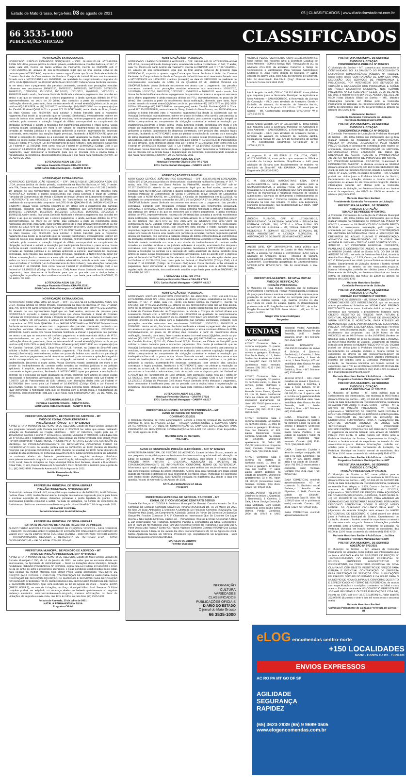Estado de Mato Grosso, terça-feira 03 de agosto de 2021 05 | CLASSIFICADOS | www.diariodoestadomt.com.br
66 3535-1000
PUBLICAÇÕES OFICIAIS
CLASSIFICADOS
NOTIFICAÇÃO EXTRAJUDICIAL
NOTIFICADO: ESPÓLIO DOMINGOS GONÇALVES – CPF: 241.048.171-04 LOTEADORA ASSAI S/S LTDA, pessoa jurídica de direito privado, estabelecida na Rua Rui Barbosa, nº 567, 7º andar, sala 704, Centro em Santo Antônio da Platina/PR, inscrita no CNPJ/MF sob nº 07.267.254/0001-10, através de seu representante legal que ao final assina, serve-se da presente para NOTIFICÁ-LO, expondo o quanto segue:Consta que Vossa Senhoria é titular de Contrato Particular de Compromisso de Venda e Compra de Imóvel Urbano em Loteamento firmado com a NOTIFICANTE em 18/06/2012, na qualidade de compromissário comprador do LOTE 32 da QUADRA 07 do JARDIM VENEZA em SINOP/MT.Todavia Vossa Senhoria encontra-se em atraso com o pagamento das parcelas contratuais, contando com prestações vencidas referentes aos vencimentos 10/04/2020, 10/05/2020, 10/06/2020, 10/07/2020, 10/08/2020, 10/09/2020, 10/10/2020, 10/11/2020, 10/12/2020, 10/01/2021, 10/02/2021, 10/03/2021 e 10/04/2021.Assim sendo, fica Vossa Senhoria Notificada a efetuar o pagamento das parcelas em atraso e as que se vencerem até o efetivo pagamento, e ainda eventuais débitos de IPTU, impreterivelmente, no prazo de 30 (trinta) dias contados a partir do recebimento desta notificação, devendo, para tanto, fazer contato através do e-mail atraso2@ghfnet.com.br ou por telefone 43) 3373-7979 ou (66) 3015-0270 ou WhatsApp (66) 99977-3990 ou compareça(m) na Av. Candido Portinari Qd.03 Lt.02 cx. postal 577 JD.PORTINARI, nesta cidade de Sinop, Estado do Mato Grosso, cep 78550-406 para solicitar o boleto bancário para o respectivo pagamento.Fica desde já esclarecido que se Vossa(s) Senhoria(s), eventualmente, estiver em posse de boletos e/ou carnês com parcelas já vencidas, nenhum pagamento parcial deverá ser realizado, pois somente a quitação integral do débito corresponderá ao cumprimento da obrigação contratual e evitará a resolução por inadimplência.Decorrido o prazo acima, Vossa Senhoria restará constituída em mora e em virtude do inadimplemento do contrato serão tomadas as medidas jurídicas e ou judiciais aplicáveis à espécie, acarretando-lhe despesas contratuais, sem prejuízo das sanções legais previstas, facultando à NOTIFICANTE optar por pleitear a resolução do contrato ou a execução do saldo atualizado da dívida, incidindo para ambos os casos custas processuais e honorários advocatícios, tudo de acordo com o disposto pela Lei Federal nº 6.766/79 (Lei do Parcelamento do Solo Urbano), com alterações dadas pela Lei Federal nº 13.786/2018, bem como pela Lei Federal nº 10.406/2002 (Código Civil) e Lei Federal nº 13.105/2015 (Código de Processo Civil).Acaso Vossa Senhoria tenha efetuado o pagamento, favor demonstrar à Notificante para que se proceda com a devida baixa e regularização da pendência, desconsiderando esta.Era o que havia para notificar.SINOP/MT, 20 DE ABRIL DE 2021.
LOTEADORA ASSAI S/S LTDA
Henrique Favoretto Oliveira CRA-PR 27221
E/OU Carlos Rafael Menegazo – OAB/PR 48.017
NOTIFICAÇÃO EXTRAJUDICIAL
NOTIFICADO: ESPÓLIO JOÃO VENANCIO – CPF: 003.827.628-35 LOTEADORA ASSAI S/S LTDA, pessoa jurídica de direito privado, estabelecida na Rua Rui Barbosa, nº 567, 7º andar, sala 704, Centro em Santo Antônio da Platina/PR, inscrita no CNPJ/MF sob nº 07.267.254/0001-10, através de seu representante legal que ao final assina, serve-se da presente para NOTIFICÁ-LO, expondo o quanto segue:Consta que Vossa Senhoria é titular de Contrato Particular de Compromisso de Venda e Compra de Imóvel Urbano em Loteamento firmado com a NOTIFICANTE em 03/04/2012 e Cessão de Transferência na data de 21/03/2013, na qualidade de compromissário comprador do LOTE 06 da QUADRA 07 do JARDIM VENEZA em SINOP/MT.Todavia Vossa Senhoria encontra-se em atraso com o pagamento das parcelas contratuais, contando com prestações vencidas referentes aos vencimentos 15/08/2020, 15/09/2020, 15/10/2020, 15/11/2020, 15/12/2020, 15/01/2021, 15/02/2021, 15/03/2021 e 15/04/2021.Assim sendo, fica Vossa Senhoria Notificada a efetuar o pagamento das parcelas em atraso e as que se vencerem até o efetivo pagamento, e ainda eventuais débitos de IPTU, impreterivelmente, no prazo de 30 (trinta) dias contados a partir do recebimento desta notificação, devendo, para tanto, fazer contato através do e-mail atraso2@ghfnet.com.br ou por telefone 43) 3373-7979 ou (66) 3015-0270 ou WhatsApp (66) 99977-3990 ou compareça(m) na Av. Candido Portinari Qd.03 Lt.02 cx. postal 577 JD.PORTINARI, nesta cidade de Sinop, Estado do Mato Grosso, cep 78550-406 para solicitar o boleto bancário para o respectivo pagamento.Fica desde já esclarecido que se Vossa(s) Senhoria(s), eventualmente, estiver em posse de boletos e/ou carnês com parcelas já vencidas, nenhum pagamento parcial deverá ser realizado, pois somente a quitação integral do débito corresponderá ao cumprimento da obrigação contratual e evitará a resolução por inadimplência.Decorrido o prazo acima, Vossa Senhoria restará constituída em mora e em virtude do inadimplemento do contrato serão tomadas as medidas jurídicas e ou judiciais aplicáveis à espécie, acarretando-lhe despesas contratuais, sem prejuízo das sanções legais previstas, facultando à NOTIFICANTE optar por pleitear a resolução do contrato ou a execução do saldo atualizado da dívida, incidindo para ambos os casos custas processuais e honorários advocatícios, tudo de acordo com o disposto pela Lei Federal nº 6.766/79 (Lei do Parcelamento do Solo Urbano), com alterações dadas pela Lei Federal nº 13.786/2018, bem como pela Lei Federal nº 10.406/2002 (Código Civil) e Lei Federal nº 13.105/2015 (Código de Processo Civil).Acaso Vossa Senhoria tenha efetuado o pagamento, favor demonstrar à Notificante para que se proceda com a devida baixa e regularização da pendência, desconsiderando esta.Era o que havia para notificar.SINOP/MT, 20 DE ABRIL DE 2021.
LOTEADORA ASSAI S/S LTDA
Henrique Favoretto Oliveira CRA-PR 27221
E/OU Carlos Rafael Menegazo – OAB/PR 48.017
NOTIFICAÇÃO EXTRAJUDICIAL
NOTIFICADO: CRISTIANE LIMA DA SILVA – CPF: 011.543.711-82 LOTEADORA ASSAI S/S LTDA, pessoa jurídica de direito privado, estabelecida na Rua Rui Barbosa, nº 567, 7º andar, sala 704, centro em Santo Antônio da Platina/PR, inscrita no CNPJ/MF sob nº 07.267.254/0001-10, através de seu representante legal que ao final assina, serve-se da presente para NOTIFICÁ-LO, expondo o quanto segue:Consta que Vossa Senhoria é titular de Contrato Particular de Compromisso de Venda e Compra de Imóvel Urbano em Loteamento firmado com a NOTIFICANTE em 10/03/2016, e aditivo em 01/02/2019, na qualidade de compromissária compradora do LOTE 16 da QUADRA 19 do JARDIM PORTINARI em SINOP/MT.Todavia Vossa Senhoria encontra-se em atraso com o pagamento das parcelas contratuais, contando com prestações vencidas referentes aos vencimentos 20/01/2021, 20/02/2021, 20/03/2021 e 20/04/2021. Assim sendo, fica Vossa Senhoria Notificada a efetuar o pagamento das parcelas em atraso e as que se vencerem até o efetivo pagamento, e ainda eventuais débitos de IPTU, impreterivelmente, no prazo de 30 (trinta) dias contados a partir do recebimento desta notificação, devendo, para tanto, fazer contato através do e-mail atraso2@ghfnet.com.br ou por telefone (43) 3373-7979 ou (66) 3015-0270 ou WhatsApp (66) 99977-3990 ou compareça(m) na Av. Candido Portinari, Q.03 L.02, Caixa Postal 577,Jd. Portinari, na Cidade de Sinop/MT para solicitar o boleto bancário para o respectivo pagamento. Fica desde já esclarecido que se Vossa(s) Senhoria(s), eventualmente, estiver em posse de boletos e/ou carnês com parcelas já vencidas, nenhum pagamento parcial deverá ser realizado, pois somente a quitação integral do débito corresponderá ao cumprimento da obrigação contratual e evitará a resolução por inadimplência. Decorrido o prazo acima, Vossa Senhoria restará constituída em mora e em virtude do inadimplemento do contrato serão tomadas as medidas jurídicas e ou judiciais aplicáveis à espécie, acarretando-lhe despesas contratuais, sem prejuízo das sanções contratuais e legais previstas, facultando à NOTIFICANTE optar por pleitear a resolução do contrato ou a execução do saldo atualizado da dívida, incidindo para ambos os casos custas processuais e honorários advocatícios, tudo de acordo com o disposto pela Lei Federal nº 6.766/79 (Lei do Parcelamento do Solo Urbano), com alterações dadas pela Lei Federal nº 13.786/2018, bem como pela Lei Federal nº 10.406/2002 (Código Civil) e Lei Federal nº 13.105/2015 (Código de Processo Civil).Acaso Vossa Senhoria tenha efetuado o pagamento, favor demonstrar à Notificante para que se proceda com a devida baixa e regularização da pendência, desconsiderando esta.Era o que havia para notificar.SINOP/MT, 21 DE ABRIL DE 2021.
LOTEADORA ASSAÍ S.S. LTDA
Henrique Favoretto Oliveira – CRA/PR 27221
E/OU Carlos Rafael Menegazo – OAB/PR 48.017
PREFEITURA MUNICIPAL DE PEIXOTO DE AZEVEDO – MT
AVISO DE EDITAL COMPLEMENTAR II
PREGÃO ELETRÔNICO - SRP Nº 028/2021
A PREFEITURA MUNICIPAL DE PEIXOTO DE AZEVEDO, Estado de Mato Grosso, através de seu pregoeiro nomeado pela Portaria Municipal nº 055/2021 faz saber que estará realizando Licitação na Modalidade de Pregão Eletrônico - SRP nº 028/2021, regido pela Lei nº 10.520/2002, Decreto Federal nº 10.024/2019, Decreto Municipal nº 040/2008, subsidiada pela Lei nº 8.666/1993 e posteriores alterações, para seleção da melhor proposta pelo Menor Preço Por Item objetivando: "REGISTRO DE PREÇOS PARA FUTURA E EVENTUAL AQUISIÇÃO DE MATERIAL DE CONSUMO/PERMANENTE DE INFORMÁTICA, CONFORME TERMO DE REFERÊNCIA".O início da sessão pública será às 16/08/2021 as 13:00 (horário de Brasília) recepção das propostas 03/08/2021 as 10:00 (horário de Brasília) às 10:00 horas (Horário de Brasília) do dia 16/08/2021, no portal BLL www.bll.org.br. O Edital completo poderá ser adquirido no endereço abaixo ou baixado gratuitamente no seguinte endereço eletrônico: www.peixotodeazevedo.mt.gov.br e no site www.bll.org.br, informações pelo telefone: (66) 3575-5100, Local: Sala de Licitações no Paço Municipal Milton José Santana, situado a Rua Ministro César Cals, nº 226, Centro, Peixoto de Azevedo/MT, CEP: 78.530-000 e também pelo suporte da BLL (41) 3042-9909. Peixoto de Azevedo/MT, 02 de Agosto de 2021.
Natália Fernandes da Silva
Pregoeira
PREFEITURA MUNICIPAL DE NOVA UBIRATÃ
PREGÃO PRESENCIAL Nº 069/2021 SRP
O Município de Nova Ubiratã - MT, torna público que realizará no dia 16/08/2021, às 08:00 horas, na Rua. Pará, 1.850, Jardim Santa Helena, Licitação destinada ao registro de preços para futura e eventual aquisição de vidros, divisórias, persianas e pedra lapidada de granito - Os interessados poderão consultar o Edital, na Sala de Licitações, no horário de expediente da Prefeitura ou obtê-lo no site www.novaubirata.mt.gov.br. Nova Ubiratã-MT, 02 de agosto de 2021.
FRANCINE OLIVEIRA
Secretária Municipal de Administração.
PREFEITURA MUNICIPAL DE NOVA UBIRATÃ
EXTRATO DE ADITIVO DE ATAS DE REGISTRO DE PREÇOS
QUINTO TERMO ADITIVO A ATA DE REGISTRO DE PREÇOS N.º 003/2021 – DATA 02/08/2021 – OBJETO: REESTABELECER O EQUILÍBRIO ECONÔMICO FINANCEIRO ACRESCIMO NO VALOR DO ITEM 01 DISPOSTO NA CLÁUSULA QUARTA – CONTRATADO: TRR RIO BONITO – TRANSPORTADORA REVENDA E RETALHISTA DE PETROLEO LTDA - CPNJ: 00.579.990/0002-45 – VALOR ATUAL ITEM 01: R$ 4,48
PREFEITURA MUNICIPAL DE PEIXOTO DE AZEVEDO – MT
AVISO DE PREGÃO PRESENCIAL SRP Nº 040/2021
A PREFEITURA MUNICIPAL DE PEIXOTO DE AZEVEDO, Estado de Mato Grosso, através da Portaria Municipal nº 055, de 14 de janeiro de 2021, faz saber que se encontra aberta aos interessados, na Secretaria de Administração – Setor de Licitações deste Município, licitação modalidade PREGÃO PRESENCIAL Nº 040/2021, regida pela Lei Federal 10.520/2002 e 8.666 de 21 de junho de 1993 e posteriores alterações, e pelas condições estabelecidas neste edital, para seleção da melhor proposta pelo Menor Preço Global objetivando "REGISTRO DE PREÇOS PARA FUTURA E EVENTUAL CONTRATAÇÃO DE EMPRESA HABILITADA PARA PRESTAÇÃO DE SERVIÇOS AQUISIÇÃO DE MATERIAS E SERVIÇOS PARA DECORAÇÃO NATALINA EM ATENDIMENTO AS NECESSIDADES DA SECRETARIA MUNICIPAL DE OBRAS E SERVIÇOS URBANOS". Que será realizado às 12 de Agosto de 2021 – horário: 13:00h (TREZE HORAS), na sala de Licitações, no Paço Municipal Milton José Santana. O Edital completo poderá ser adquirido no endereço abaixo ou baixado gratuitamente no seguinte endereço eletrônico: www.peixotodeazevedo.mt.gov.br, maiores informações no Setor de Licitações, de segunda a sexta–feira, das 12hs às 18hs, ou pelo fone (66) 3575-5100.
Peixoto de Azevedo, 30 de julho de 2021.
NATÁLIA FERNANDES DA SILVA
Pregoeiro Oficial
NOTIFICAÇÃO EXTRAJUDICIAL
NOTIFICADO: LEANDRO FERREIRA ANTUNES – CPF: 048.866.681-35 LOTEADORA ASSAI S/S LTDA, pessoa jurídica de direito privado, estabelecida na Rua Rui Barbosa, nº 567, 7º andar, sala 704, Centro em Santo Antônio da Platina/PR, inscrita no CNPJ/MF sob nº 07.267.254/0001-10, através de seu representante legal que ao final assina, serve-se da presente para NOTIFICÁ-LO, expondo o quanto segue:Consta que Vossa Senhoria é titular de Contrato Particular de Compromisso de Venda e Compra de Imóvel Urbano em Loteamento firmado com a NOTIFICANTE em 19/04/2012 e aditivo (novação) na data de 24/02/2020 na qualidade de compromissário comprador do LOTE 19 da QUADRA 07 do JARDIM VENEZA em SINOP/MT.Todavia Vossa Senhoria encontra-se em atraso com o pagamento das parcelas contratuais, contando com prestações vencidas referentes aos vencimentos 10/10/2020, 10/11/2020, 10/12/2020, 10/01/2021, 10/02/2021, 10/03/2021 e 10/04/2021. Assim sendo, fica Vossa Senhoria Notificada a efetuar o pagamento das parcelas em atraso e as que se vencerem até o efetivo pagamento, e ainda eventuais débitos de IPTU, impreterivelmente, no prazo de 30 (trinta) dias contados a partir do recebimento desta notificação, devendo, para tanto, fazer contato através do e-mail atraso2@ghfnet.com.br ou por telefone 43) 3373-7979 ou (66) 3015-0270 ou WhatsApp (66) 99977-3990 ou compareça(m) na Av. Candido Portinari Qd.03 Lt.02 cx. postal 577 JD.PORTINARI, nesta cidade de Sinop, Estado do Mato Grosso, cep 78550-406 para solicitar o boleto bancário para o respectivo pagamento.Fica desde já esclarecido que se Vossa(s) Senhoria(s), eventualmente, estiver em posse de boletos e/ou carnês com parcelas já vencidas, nenhum pagamento parcial deverá ser realizado, pois somente a quitação integral do débito corresponderá ao cumprimento da obrigação contratual e evitará a resolução por inadimplência.Decorrido o prazo acima, Vossa Senhoria restará constituída em mora e em virtude do inadimplemento do contrato serão tomadas as medidas jurídicas e ou judiciais aplicáveis à espécie, acarretando-lhe despesas contratuais, sem prejuízo das sanções legais previstas, facultando à NOTIFICANTE optar por pleitear a resolução do contrato ou a execução do saldo atualizado da dívida, incidindo para ambos os casos custas processuais e honorários advocatícios, tudo de acordo com o disposto pela Lei Federal nº 6.766/79 (Lei do Parcelamento do Solo Urbano), com alterações dadas pela Lei Federal nº 13.786/2018, bem como pela Lei Federal nº 10.406/2002 (Código Civil) e Lei Federal nº 13.105/2015 (Código de Processo Civil).Acaso Vossa Senhoria tenha efetuado o pagamento, favor demonstrar à Notificante para que se proceda com a devida baixa e regularização da pendência, desconsiderando esta.Era o que havia para notificar.SINOP/MT, 20 DE ABRIL DE 2021.
LOTEADORA ASSAI S/S LTDA
Henrique Favoretto Oliveira CRA-PR 27221
E/OU Carlos Rafael Menegazo – OAB/PR 48.017
NOTIFICAÇÃO EXTRAJUDICIAL
NOTIFICADO: ESPÓLIO JOÃO BARROS GUIMARAES – CPF: 308.205.961-91 LOTEADORA ASSAI S/S LTDA, pessoa jurídica de direito privado, estabelecida na Rua Rui Barbosa, nº 567, 7º andar, sala 704, Centro em Santo Antônio da Platina/PR, inscrita no CNPJ/MF sob nº 07.267.254/0001-10, através de seu representante legal que ao final assina, serve-se da presente para NOTIFICÁ-LO, expondo o quanto segue:Consta que Vossa Senhoria é titular de Contrato Particular de Compromisso de Venda e Compra de Imóvel Urbano em Loteamento firmado com a NOTIFICANTE em 10/04/2012, e Cessão de Transferência em 11/11/2013, na qualidade de compromissário comprador do LOTE 16 da QUADRA 17 do JARDIM VENEZA em SINOP/MT.Todavia Vossa Senhoria encontra-se em atraso com o pagamento das parcelas contratuais, contando com prestações vencidas referentes aos vencimentos 10/02/2021, 10/03/2021 e 10/04/2021.Assim sendo, fica Vossa Senhoria Notificada a efetuar o pagamento das parcelas em atraso e as que se vencerem até o efetivo pagamento, e ainda eventuais débitos de IPTU, impreterivelmente, no prazo de 30 (trinta) dias contados a partir do recebimento desta notificação, devendo, para tanto, fazer contato através do e-mail atraso2@ghfnet.com.br ou por telefone (43) 3373-7979 ou (66) 3015-0270 ou WhatsApp (66) 99977-3990 ou compareça(m) na Av. Candido Portinari Qd.03 Lt.02 cx. postal 577 JD.PORTINARI, nesta cidade de Sinop, Estado do Mato Grosso, cep 78550-406 para solicitar o boleto bancário para o respectivo pagamento.Fica desde já esclarecido que se Vossa(s) Senhoria(s), eventualmente, estiver em posse de boletos e/ou carnês com parcelas já vencidas, nenhum pagamento parcial deverá ser realizado, pois somente a quitação integral do débito corresponderá ao cumprimento da obrigação contratual e evitará a resolução por inadimplência.Decorrido o prazo acima, Vossa Senhoria restará constituída em mora e em virtude do inadimplemento do contrato serão tomadas as medidas jurídicas e ou judiciais aplicáveis à espécie, acarretando-lhe despesas contratuais, sem prejuízo das sanções legais previstas, facultando à NOTIFICANTE optar por pleitear a resolução do contrato ou a execução do saldo atualizado da dívida, incidindo para ambos os casos custas processuais e honorários advocatícios, tudo de acordo com o disposto pela Lei Federal nº 6.766/79 (Lei do Parcelamento do Solo Urbano), com alterações dadas pela Lei Federal nº 13.786/2018, bem como pela Lei Federal nº 10.406/2002 (Código Civil) e Lei Federal nº 13.105/2015 (Código de Processo Civil).Acaso Vossa Senhoria tenha efetuado o pagamento, favor demonstrar à Notificante para que se proceda com a devida baixa e regularização da pendência, desconsiderando esta.Era o que havia para notificar.SINOP/MT, 20 DE ABRIL DE 2021.
LOTEADORA ASSAI S/S LTDA
Henrique Favoretto Oliveira CRA-PR 27221
E/OU Carlos Rafael Menegazo – OAB/PR 48.017
NOTIFICAÇÃO EXTRAJUDICIAL
NOTIFICADO: ESPÓLIO FRANCISCO CONCEIÇÃO DE ANDRADE – CPF: 452.439.721-34 LOTEADORA ASSAI S/S LTDA, pessoa jurídica de direito privado, estabelecida na Rua Rui Barbosa, nº 567, 7º andar, sala 704, centro em Santo Antônio da Platina/PR, inscrita no CNPJ/MF sob nº 07.267.254/0001-10, através de seu representante legal que ao final assina, serve-se da presente para NOTIFICÁ-LO, expondo o quanto segue:Consta que Vossa Senhoria é titular de Contrato Particular de Compromisso de Venda e Compra de Imóvel Urbano em Loteamento firmado com a NOTIFICANTE em 14/06/2018 na qualidade de compromissário comprador do LOTE 01 da QUADRA 26 do JARDIM PORTINARI em SINOP/MT.Todavia Vossa Senhoria encontra-se em atraso com o pagamento das parcelas contratuais, contando com prestações vencidas referentes aos vencimentos 20/01/2021, 20/02/2021, 20/03/2021 e 20/04/2021. Assim sendo, fica Vossa Senhoria Notificada a efetuar o pagamento das parcelas em atraso e as que se vencerem até o efetivo pagamento, e ainda eventuais débitos de IPTU, impreterivelmente, no prazo de 30 (trinta) dias contados a partir do recebimento desta notificação, devendo, para tanto, fazer contato através do e-mail atraso2@ghfnet.com.br ou por telefone (43) 3373-7979 ou (66) 3015-0270 ou WhatsApp (66) 99977-3990 ou compareça(m) na Av. Candido Portinari, Q.03 L.02, Caixa Postal 577,Jd. Portinari, na Cidade de Sinop/MT para solicitar o boleto bancário para o respectivo pagamento. Fica desde já esclarecido que se Vossa(s) Senhoria(s), eventualmente, estiver em posse de boletos e/ou carnês com parcelas já vencidas, nenhum pagamento parcial deverá ser realizado, pois somente a quitação integral do débito corresponderá ao cumprimento da obrigação contratual e evitará a resolução por inadimplência.Decorrido o prazo acima, Vossa Senhoria restará constituída em mora e em virtude do inadimplemento do contrato serão tomadas as medidas jurídicas e ou judiciais aplicáveis à espécie, acarretando-lhe despesas contratuais, sem prejuízo das sanções contratuais e legais previstas, facultando à NOTIFICANTE optar por pleitear a resolução do contrato ou a execução do saldo atualizado da dívida, incidindo para ambos os casos custas processuais e honorários advocatícios, tudo de acordo com o disposto pela Lei Federal nº 6.766/79 (Lei do Parcelamento do Solo Urbano), com alterações dadas pela Lei Federal nº 13.786/2018, bem como pela Lei Federal nº 10.406/2002 (Código Civil) e Lei Federal nº 13.105/2015 (Código de Processo Civil).Acaso Vossa Senhoria tenha efetuado o pagamento, favor demonstrar à Notificante para que se proceda com a devida baixa e regularização da pendência, desconsiderando esta.Era o que havia para notificar.SINOP/MT, 21 DE ABRIL DE 2021.
LOTEADORA ASSAÍ S.S. LTDA
Henrique Favoretto Oliveira – CRA/PR 27221
E/OU Carlos Rafael Menegazo – OAB/PR 48.017
PREFEITURA MUNICIPAL DE PORTO ESPERIDIÃO – MT
AVISO DE ORDEM DE SERVIÇO
CONTRATO 23/2021
A prefeitura Municipal de Porto Esperidião/MT, Expede a presente ORDEM DE SERVIÇO a empresa: M. DAS G. PASSOS EIRELI – ATALAIA CONSTRUÇÕES E SERVIÇOS CNPJ: 24.751.780/0001-70, DO OBJETO: CONTRATAÇÃO DE EMPRESA ESPECIALIZADA PARA PRESTAÇÃO DE SERVIÇOS DE REVITALIZAÇÃO A ORLA DO RIO JAURU. Porto Esperidião-MT, 02 de agosto de 2021-
MARTINS DIAS DE OLIVEIRA
PREFEITO.
AVISO DE SUSPENSÃO PREGÃO ELETRÔNICO - SRP Nº 028/2021
A PREFEITURA MUNICIPAL DE PEIXOTO DE AZEVEDO, Estado de Mato Grosso, através de seu pregoeiro, torna público para conhecimento dos interessados, que foi realizado alteração no Edital de Licitação do Pregão Eletrônico - SRP 028/2021, cujo objeto é "REGISTRO DE PREÇOS PARA FUTURA E EVENTUAL AQUISIÇÃO DE MATERIAL DE CONSUMO/PERMANENTE DE INFORMÁTICA, CONFORME TERMO DE REFERÊNCIA". Informamos que o pregão epígrafe, consta suspenso para análise dos esclarecimentos acerca das especificações técnicas do objeto pretendido. A nova data será publicada em órgão oficial quando da resposta e definição de data, respeitando os prazos legais. Publicação de suspensão com efeitos desde 26/07/2021, SUSPENSÃO efetivada na plataforma BLL desde a data em questão.Peixoto de Azevedo 02 de Agosto de 2021.
NATÁLIA FERNANDES DA SILVA
Pregoeira
PREFEITURA MUNICIPAL DE GENERAL CARNEIRO – MT
EDITAL DE 2° CONVOCAÇÃO CONTRATO 06/2019
Tomada De Preços N° 02/2019 A Prefeitura Municipal De General Carneiro Através De Sua Comissão De Licitação Nomeada Através Da Portaria 065/Gp/2021 De, 01 De Março De 2021 No Uso De Suas Atribuições E Mediante A Liberação De Recursos Convenio 853261/2017 Na Plataforma Mais Brasil, Em Cumprimento A Decisão Judicial Do Fórum Da Comarca De Barra Do Garças-Mt. Resolve Convocar O A 2º Chamada Ao Interessado Que Se Encontra Em Lugar Incerto E Não Sabido Empresa, Cadtec 3d – Treinamentos Projetos E Obras A Retomar A Obra E Dar Continuidade Aos Trabalhos, Conforme Planilha E Cronograma Da Obra, Concedendo-Lhe O Prazo De Até 05(Cinco) Dias Para Que A Mesma Reinicie Os Trabalhos, Haja Vista Que A Partir Desta Data Passa A Contar Os Prazos Vigentes Conforme Contrato 06/2019 Que Estava Paralisada Desde A Data 19 De Janeiro De 2021; General Carneiro Mt, 02 De Agosto De 2021. Nelma Aparecida Gomes De Oliveira -Presidente Cpl. Departamento De Engenharia - Endi Micaela Souza Dos Anjos Crea 045413.
MARCELO DE AQUINO
Prefeito Municipal
INFORMAÇÃO
CULTURA
VARIEDADES
CLASSIFICADOS
PUBLICAÇÕES OFICIAIS
DIÁRIO DO ESTADO
O jornal do Mato Grosso
66 3535-1000
VIEIRA & PIZZOLI VIEIRA LTDA, CNPJ: 10.737.595/0004-69, torna público que requereu junto a Secretaria Estadual de Meio Ambiente - SEMA a licença: RLO -Renovação de LO, da atividade 4731-8/00, da atividade: Comércio a Varejo de Combustíveis e Lubrificantes Para Veículos Automotores; Endereço: R. João Pedro Moreira de Carvalho, nº 11164, chácara 93, Bairro Lídia, zona rural do Município de Sinop/MT. Não foi determinado EIA-RIMA. (Engº Florestal Anderson Louback Correa 66 9 9962 2579)
Idecio Angelo Locatelli, CPF n° 033.310.919-87, torna público que requereu junto a Secretaria Municipal de Agricultura e Meio Ambiente – SAMA/SORRISO, a Renovação da Licença de Operação – RLO, para atividade de Armazéns Gerais – Emissão de Warrant, do Armazém da Fazenda Itachin, localizada na Linha Tropical – BR 163 Km 722, município de Sorriso – MT. Coordenadas geográficas 55°50'59,59" W e 12°42'10,01" S.
Idecio Angelo Locatelli, CPF n° 033.310.919-87, torna público que requereu junto a Secretaria Municipal de Agricultura e Meio Ambiente – SAMA/SORRISO, a Renovação da Licença de Operação – RLO, para atividade de Armazéns Gerais – Emissão de Warrant, do Armazém da Fazenda Jatobá, localizada na rodovia MT 222, Km 18, no município de Sorriso – MT. Coordenadas geográficas 55°41'29,28" W e 11°56'19,15" S.
A empresa P. H. PELISSARI E CIA LTDA, CNPJ. 05.671.741/0001-18, torna público que requereu à SEMA a emissão da Licença Ambiental Simplificada – LAS para atividade de Serraria com desdobramento de madeira no município de Sinop-MT. Não EIA/RIMA. (Acácia Florestal Engenharia (66)3532-3297).
C. M. SOLUCOES AUTOMOTIVAS LTDA, CNPJ 42.450.942/0001-11, torna público que requereu junto a SAMA/SORRISO/MT, a Licença Previa (LP), Licença de Instalação (LI) e Licença de Operação (LO) para atividades de Serviços de manutenção e reparação mecânica de veículos automotores / Serviços de alinhamento e balanceamento de veículos automotores / Comércio varejista de lubrificantes, localizada na Rua dos Anturios, N 1854, Boa Esperança, Município de Sorriso/MT, não foi determinado EIA-RIMA. (TOP PROJETOS 3544-0266)
SHOICHI FUJIMORI, CPF N°: 157.914.598-15, PROPRIETÁRIO DA FAZENDA JARACATIÁ – SITUADA NA ESTRADA VICINAL, S/N, LOTE 6 – ZONA RURAL NO MUNICIPIO DE JURUENA – MT, TORNA PÚBLICO QUE REQUEREU À SEMA-MT SECRETARIA ESTADUAL DE MEIO AMBIENTE/MT A LICENÇA FLORESTAL E AUTORIAÇÃO DE DESMATE. SEM MAIS A DECLARAR.
ANISIO BIRK, CPF 249.070.509-04, torna público que requereu junto a Secretaria de Estado de Meio Ambiente – SEMA, a Licença por Adesão e Compromisso (LAC) para a atividade de Armazéns gerais - emissão de warrant. Localizado na Estrada Priscila, zona rural, município de Santa Carmem/MT. Coordenadas geográficas do Empreendimento: 55°08'47,34"W 11°57'27,56"S. Não foi determinado o EIA-RIMA.
PREFEITURA MUNICIPAL DE NOVA MUTUM
AVISO DE RETIFICAÇÃO
PREGÃO PRESENCIAL
O Município de Nova Mutum, comunica que foi publicado erroneamente o número do Pregão Presencial para o Registro de preço para futura e eventual contratação de empresa para prestação de serviço de auxiliar de necrópsia para prestar auxílio ao médico legista, cuja matéria circulou no dia 29.07.2021 no Diário do Estado, página 05 (Classificados) portanto onde se lê: Pregão Presencial nº 093.2021, de se ler: Pregão Presencial 095.2021. Nova Mutum - MT, em 02 de agosto de 2021.
Sérgio Vitor Alves Rodrigues
Pregoeiro
VENDAS
LOCAÇÃO / ALUGUEL
KITNET Contendo: Sala e cozinha conjugada, 01 quarto, 01 banheiro social, 01 área de serviço e garagem. Endereço: Rua Sonia Maria, nº 12, Bairro Jardim das Azaleias na cidade de Sinop/MT. Valor: R$ 500,00 (quinhentos reais) mensais. Contato: (66) 3531-7222 / (66) 99633-6623
KITNET Contendo: Sala e cozinha conjugada, 02 quartos, 01 banheiro social, 01 área de serviço, portão eletrônico e cerca elétrica. Endereço: Avenida Notre Dame, Quadra 13, Lote 11, Bairro Residencial Paris na cidade de Sinop/MT. Disponível apartamento 04. Valor: R$ 750,00 (setecentos e cinquenta reais) mensais. Contato: (66) 3531-7222 / (66) 99633-6623
KITNET Contendo: Sala e cozinha conjugada, 02 quartos, 01 banheiro social, 01 área de serviço e garagem. Endereço: Rua dos Pássaros, nº 323, Bairro Residencial Nossa Senhora Aparecida na cidade de Sinop/MT. Disponível apartamento 08. Valor: R$ 750,00 (setecentos e cinquenta reais) mensais. Contato: (66) 3531-7222 / (66) 99633-6623
KITNET Contendo: Sala e cozinha, 02 quartos, 01 banheiro social, 01 área de serviço e garagem. Endereço: Rua dos Cedros, nº 1292, Bairro Jardim Botânico na cidade de Sinop/MT. Disponível apartamentos 03 e 06. Valor: R$ 900,00 (novecentos reais) mensais. Contato: (66) 3531-7222 / (66) 99633-6623
CIDADE JARDIM - R$1.200,00 Detalhes do imóvel 1 Quarto(s), 1 Banheiro(s), 1 Cozinha, 1 Sala, 1 Área Serviço Descrição Casa Mobiliada, Com Seguro Residencial cerca roubo Cerca elétrica Portão Eletrônico. 200m da UFMT e UNIC Industrial Visitas Agendadas. Imobiliária Mato Grosso Av. dos Tarumãs, 1443 - Jardim Botânico, Sinop – MT. Telefone: (66) 3532-4489
JARDIM BOTANICO - R$3.650,00 Detalhes do imóvel 4 Suíte(s), 4 Quarto(s), Banheiro(s), 1 Cozinha, 1 Sala, 1 Churrasqueira, 1 Área de Lazer, 1 Área Serviço, 675 m². Imobiliária Mato Grosso Av. dos Tarumãs, 1443 - Jardim Botânico, Sinop – MT. Telefone: (66) 3532-4489
JARDIM IPORÃ - R$1.100,00 Detalhes do imóvel 2 Quarto(s), 1 Banheiro(s), 1 Cozinha, 1 Sala, 1 Área Serviço, 70 m² Descrição casa apartamento r$1.100,00 com 2 quartos sala e cozinha conjugada lavanderia garagem individual casa nova. Imobiliária Mato Grosso Av. dos Tarumãs, 1443 - Jardim Botânico, Sinop – MT. Telefone: (66) 3532-4489
CASA - Contendo: Sala e cozinha conjugada, 02 quartos, 01 banheiro social, 01 área de serviço e garagem. Endereço: Rua dos Azulões, nº 1061, Bairro Maria Vindilina II na cidade de Sinop/MT. Valor: R$ 800,00 (oitocentos reais) mensais. Contato: (66) 3531-7222 / (66) 99633-6623
CASA - Contendo: Cozinha e área de serviço conjugada, 01 sala e 01 suíte. Endereço: Rua Roma, nº 535, Bairro Jardim Itália II na cidade de Sinop/MT. Valor: R$ 950,00 (novecentos e cinquenta reais) mensais. Contato: (66) 3531-7222 / (66) 99633-623
SALA COMERCIAL medindo aproximadamente 60 m² contendo: 01 Banheiro social. Endereço: Avenida das Figueiras, nº 1646, Centro na cidade de Sinop/MT. Denominado Sala 06. Valor: R$ 1.500,00 (um mil e quinhentos reais) mensais. Contato: (66) 3531-7222 / (66) 99633-6623.
SALA COMERCIAL medindo aproximadamente 60
PREFEITURA MUNICIPAL DE SORRISO
AVISO DE LICITAÇÃO
CONCORRÊNCIA PÚBLICA Nº 002/2021
O Município de Sorriso – MT, comunica aos interessados a CONTINUIDADE DO JULGAMENTO DO PROCEDIMENTO LICITATÓRIO CONCORRÊNCIA PÚBLICA Nº. 002/2021, tendo como objeto CONTRATAÇÃO DE EMPRESA PARA EXECUÇÃO DOS SERVIÇOS DE PROPAGANDA E PUBLICIDADE, POR INTERMÉDIO DOS SERVIÇOS DE CRIAÇÃO E DIVULGAÇÃO DOS PROGRAMAS E AÇÕES DO PODER EXECUTIVO MUNICIPAL, NOS TERMOS PREVISTOS NA LEI FEDERAL Nº 12.232, DE 29 DE ABRIL DE 2010, a realizar-se-á no DIA 06 DE AGOSTO DE 2021, AS 08:00 Horas (Horário Oficial de Sorriso – MT). Maiores informações poderão ser obtidas junto a Comissão Permanente de Licitação, na Prefeitura Municipal em horário normal de expediente, das 07:00 às 13:00 horas ou através do telefone (66) 3545-4700.
Marisete M. Barbieri
Presidente Comissão Permanente de Licitação
Prefeitura Municipal Sorriso/MT
PREFEITURA MUNICIPAL DE SORRISO
AVISO DE LICITAÇÃO
CONCORRÊNCIA PÚBLICA Nº 006/2021
A Comissão Permanente de Licitação da Prefeitura Municipal de Sorriso – MT, torna público aos interessados que se fará realizar licitação na modalidade de CONCORRÊNCIA PÚBLICA Nº 006/2021, JULGAMENTO PELO MENOR PREÇO GLOBAL e consequente contratação pelo regime de empreitada, objetivando a "CONTRATAÇÃO DE EMPRESA ESPECIALIZADA PARA EXECUÇÃO DE OBRA DE DRENAGEM DE ÁGUAS PLUVIAIS E PAVIMENTAÇÃO ASFÁLTICA NO DISTRITO DE PRIMAVERA DO NORTE – MT, CONFORME MEMORIAL, PROJETOS, PLANILHAS E DOCUMENTOS ANEXOS". A abertura ocorrerá às 08H30M (Horário oficial de Sorriso MT), DO DIA 03 DE SETEMBRO DE 2021, na sede da Prefeitura Municipal, situada a Avenida Porto Alegre, n° 2.525, Centro, na cidade de Sorriso – MT. O Edital poderá ser obtido junto a Prefeitura Municipal de Sorriso, Departamento de Licitação, durante o horário normal de expediente ou através do site www.sorriso.mt.gov.br. Maiores informações poderão ser obtidas junto a Comissão Permanente de Licitação, na Prefeitura Municipal em horário normal de expediente, das 07h00 às 13h00 ou através do telefone (66) 3545-4700.
Marisete Marchioro Barbieri
Presidente da Comissão Permanente de Licitação
PREFEITURA MUNICIPAL DE SORRISO
AVISO DE LICITAÇÃO
TOMADA DE PREÇOS Nº 009/2021
A Comissão Permanente de Licitação da Prefeitura Municipal de Sorriso – MT, torna público aos interessados que se fará realizar licitação na modalidade de TOMADA DE PREÇO Nº 009/2021, através do JULGAMENTO PELO MENOR PREÇO GLOBAL e consequente contratação, pelo regime de empreitada por preço global objetivando a "CONTRATAÇÃO DE EMPRESA ESPECIALIZADA PARA A EXECUÇÃO DE DRENAGEM DE ÁGUAS PLUVIAIS E PAVIMENTAÇÃO ASFÁLTICA NA TRANSPOSIÇÃO DE TALVEGUE NA AVENIDA BLUMENAU – TRECHO LAGO DO ROTA DO SOL - SORRISO - MT CONFORME MEMORIAL, PROJETOS, PLANILHAS E DOCUMENTOS ANEXO. A abertura ocorrerá às 08H30M (Horário oficial de Sorriso MT), DO DIA 19 DE AGOSTO DE 2021, na sede da Prefeitura Municipal, situada a Avenida Porto Alegre, n° 2.525, Centro, na cidade de Sorriso – MT. O Edital poderá ser obtido junto a Prefeitura Municipal de Sorriso, Departamento de Licitação, durante o horário normal de expediente ou através do site www.sorriso.mt.gov.br. Maiores informações poderão ser obtidas junto a Comissão Permanente de Licitação, na Prefeitura Municipal em horário normal de expediente, das 07h00 às 13h00 ou através do telefone (66) 3545-4700.
Marisete Marchioro Barbieri
Comissão Permanente de Licitação
PREFEITURA MUNICIPAL DE SORRISO
AVISO DE LICITAÇÃO
PREGÃO ELETRÔNICO Nº 040/2021
O MUNICÍPIO DE SORRISO – MT, TORNA PÚBLICO PARA O CONHECIMENTO DOS INTERESSADOS, que se encontra aberto procedimento licitatório na MODALIDADE PREGÃO ELETRÔNICO tendo como finalidade definir o conjunto de elementos que norteiarão o procedimento licitatório para: OBJETO: REGISTRO DE PREÇOS PARA FUTURA E EVENTUAL AQUISIÇÃO DE MATERIAIS DE SINALIZAÇÃO VIÁRIA VERTICAL E HORIZONTAL PARA ATENDER AS DEMANDAS DA SECRETARIA MUNICIPAL DE SEGURANÇA PÚBLICA, TRÂNSITO E DEFESA CIVIL. Realização: Por meio do site www.bllcompras.org.br. Data de Início para o recebimento das propostas: das 14:00 horas do dia 04/08/2021 até às 08:00 horas do dia 16/08/2021 (horário de Brasília). Data e horário de início da sessão: Dia 17/08/2021 às 09:00 horas (horário de Brasília). Julgamento da referida licitação será através do MENOR PREÇO POR ITEM. O Edital poderá ser obtido junto à Prefeitura Municipal de Sorriso, Departamento de Licitação, durante o horário normal de expediente ou através do site www.sorriso.mt.gov.br ou através do site www.bllcompras.org.br. Maiores informações poderão ser obtidas junto a Comissão Permanente de Licitação, na Prefeitura Municipal em horário normal de expediente, das 07:00 às 13:00 horas (HORÁRIO OFICIAL DE SORRISO) ou através do telefone (66) 3545-4700 ou através do e-mail licitacao@sorriso.mt.gov.br.
Marisete Marchioro Barbieri/ Rob Edson L. da Silva
Pregoeiros Prefeitura Municipal Sorriso/MT
PREFEITURA MUNICIPAL DE SORRISO
AVISO DE LICITAÇÃO
PREGÃO PRESENCIAL Nº 070/2021
O Município de Sorriso – MT, torna público para o conhecimento dos interessados, que realizará às 08:00 horas (Horário Oficial de Sorriso – MT), DO DIA 18 DE AGOSTO DE 2021, na Sala de Licitações da Prefeitura Municipal, localizada na Avenida Porto Alegre, n. 2.525, Centro – Sorriso – MT, a abertura do PREGÃO PRESENCIAL Nº. 070/2021, objetivando o "REGISTRO DE PREÇOS PARA FUTURA E EVENTUAL CONTRATAÇÃO DE EMPRESA ESPECIALIZADA NA PRESTAÇÃO DE SERVIÇO DE LOCAÇÃO DE ESTRUTURAS TEMPORÁRIAS PARA A REALIZAÇÃO DE EVENTOS, VISANDO ATENDER AS AÇÕES DAS SECRETARIAS MUNICIPAIS, CONFORME ESPECIFICAÇÕES CONSTANTES NO PRESENTE TERMO". O julgamento da referida licitação será através do MENOR PREÇO POR LOTE. O Edital poderá ser obtido junto à Prefeitura Municipal de Sorriso, Departamento de Licitação, durante o horário normal de expediente ou através do site www.sorriso.mt.gov.br. Maiores informações poderão ser obtidas junto a Comissão Permanente de Licitação, na Prefeitura Municipal em horário normal de expediente, das 07:00 às 13:00 horas ou através do telefone (66) 3545-4700.
Marisete Marchioro Barbieri/ Rob Edson L. da Silva
Pregoeiros Prefeitura Municipal Sorriso/MT
PREFEITURA MUNICIPAL DE SORRISO
AVISO DE LICITAÇÃO
PREGÃO PRESENCIAL Nº 071/2021
O Município de Sorriso – MT, torna público para o conhecimento dos interessados, que realizará às 08:00 horas (Horário Oficial de Sorriso – MT), DO DIA 20 DE AGOSTO DE 2021, na Sala de Licitações da Prefeitura Municipal, localizada na Avenida Porto Alegre, n. 2.525, Centro – Sorriso – MT, a abertura do PREGÃO PRESENCIAL Nº. 071/2021, objetivando o "REGISTRO DE PREÇOS PARA AQUISIÇÃO DE COMBUSTÍVEIS (ETANOL, GASOLINA, ÓLEO DIESEL S-10) NO MUNICÍPIO DE CUIABÁ/MT, PARA ATENDER AS DEMANDAS DAS SECRETARIAS MUNICIPAIS, POR MAIOR DESCONTO PERCENTUAL SOBRE O PREÇO MÉDIO MENSAL DE CUIABÁ/MT DIVULGADO PELA ANP". O julgamento da referida licitação será através do MAIOR PERCENTUAL DE DESCONTO. O Edital poderá ser obtido junto à Prefeitura Municipal de Sorriso, Departamento de Licitação, durante o horário normal de expediente ou através do site www.sorriso.mt.gov.br. Maiores informações poderão ser obtidas junto a Comissão Permanente de Licitação, na Prefeitura Municipal em horário normal de expediente, das 07:00 às 13:00 horas ou através do telefone (66) 3545-4700.
Marisete Marchioro Barbieri/ Rob Edson L. da Silva
Pregoeiros Prefeitura Municipal Sorriso/MT
PREFEITURA MUNICIPAL DE SORRISO
ADESÃO Nº 072/2021
O Município de Sorriso – MT, através da Comissão Permanente de Licitação, torna público aos interessados que se fará a ADESÃO A ATA DE REGISTRO DE PREÇOS N° 1200001/2021/PMNO, DO PREGÃO PRESENCIAL Nº 001/2021, PROCESSO ADMINISTRATIVO Nº 002/2021/PMNO, DA PREFEITURA MUNICIPAL DE NOVA OLIMPIA-MT, COM OBJETO: REGISTRO DE PREÇOS PARA FUTURA E EVENTUAL CONTRATAÇÃO DE EMPRESA PARA PRESTAÇÃO DE SERVIÇOS COM, PUBLICAÇÕES EM DIARIOS OFICIAIS DO ESTADO E DA UNIÃO PARA O MUNICIPIO DE NOVA OLIMPIA-MT, CONFORME DESCRITO E ESPECIFICADO NO TERMO DE REFERÊNCIA, de acordo com especificações e condições constantes no Edital e seus anexos. Empresa contratada: K3 COMÉRCIO VAREJISTA DE JORNAIS REVISTAS E OUTRAS PUBLICAÇÕES LTDA ME, inscrita no CNPJ sob o n.º 10.676.614/0001-41, Valor total R$ 222.960,00 (duzentos e vinte e dois mil novecentos e sessenta reais).
Marisete Marchioro Barbieri
Comissão Permanente de Licitação Prefeitura de Sorriso – MT
eLOG encomendas centro-norte
+150 LOCALIDADES
Norte · Centro Oeste · Sudeste
ENVIOS EXPRESSOS
AC RO PA MT GO DF SP
AGILIDADE
SEGURANÇA
RAPIDEZ
(65) 3623-2939 (65) 9 9699-3505
www.elogencomendas.com.br